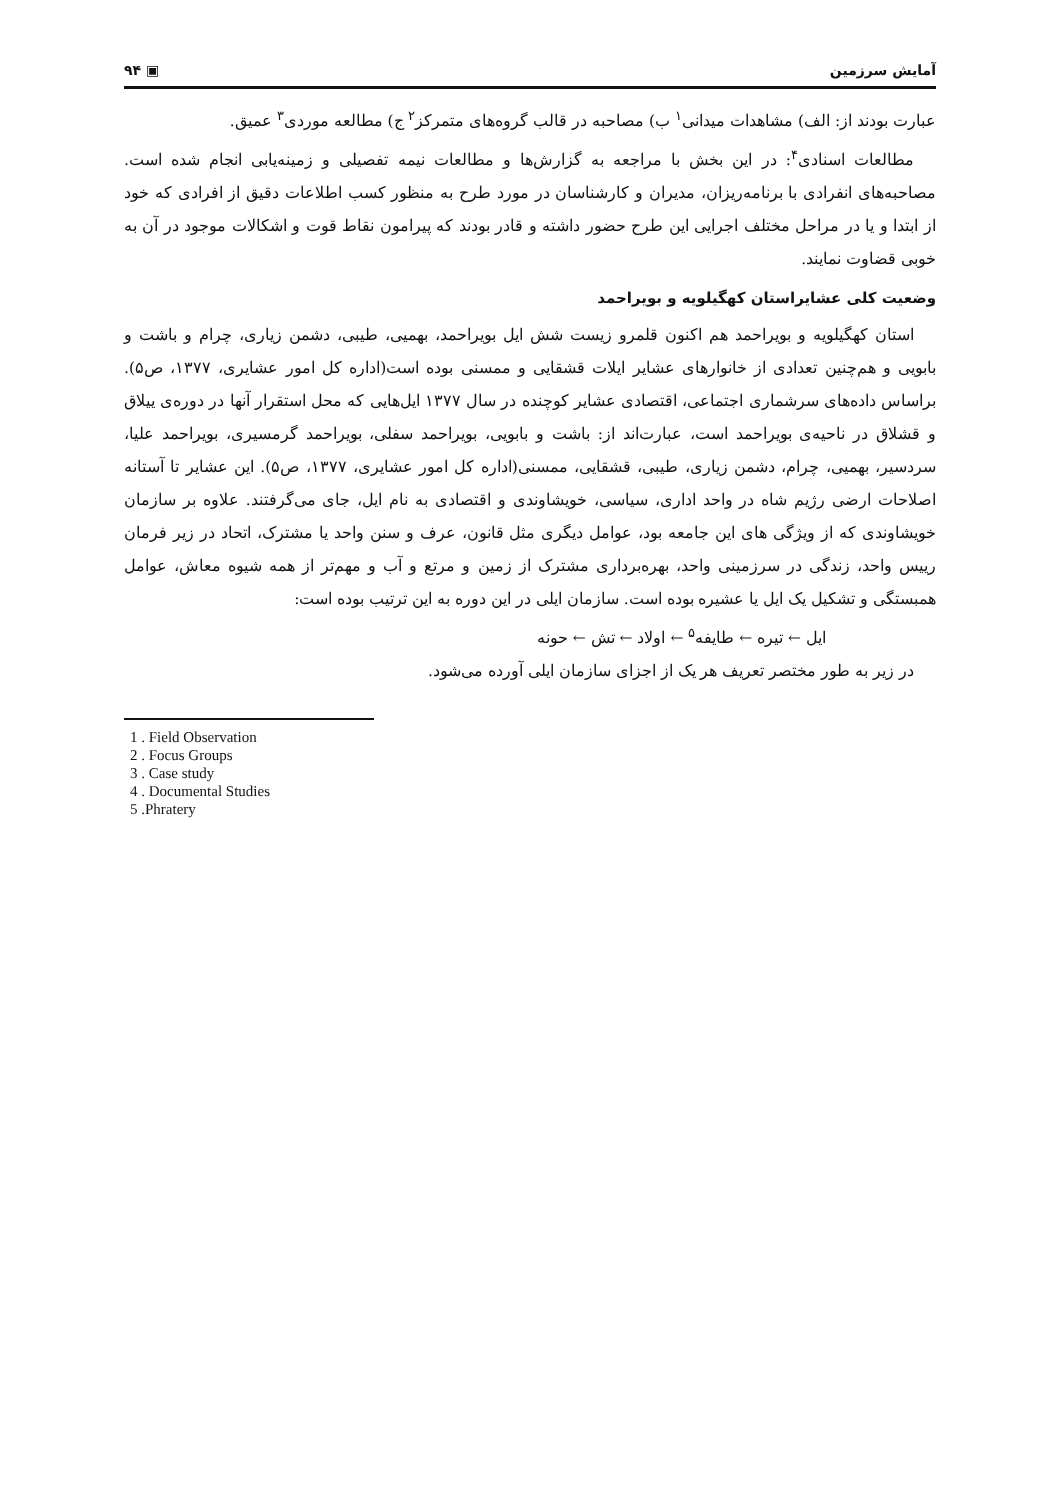آمایش سرزمین ▣ ۹۴
عبارت بودند از: الف) مشاهدات میدانی<sup>۱</sup> ب) مصاحبه در قالب گروه‌های متمرکز<sup>۲</sup> ج) مطالعه موردی<sup>۳</sup> عمیق.
مطالعات اسنادی<sup>۴</sup>: در این بخش با مراجعه به گزارش‌ها و مطالعات نیمه تفصیلی و زمینه‌یابی انجام شده است. مصاحبه‌های انفرادی با برنامه‌ریزان، مدیران و کارشناسان در مورد طرح به منظور کسب اطلاعات دقیق از افرادی که خود از ابتدا و یا در مراحل مختلف اجرایی این طرح حضور داشته و قادر بودند که پیرامون نقاط قوت و اشکالات موجود در آن به خوبی قضاوت نمایند.
وضعیت کلی عشایراستان کهگیلویه و بویراحمد
استان کهگیلویه و بویراحمد هم اکنون قلمرو زیست شش ایل بویراحمد، بهمیی، طیبی، دشمن زیاری، چرام و باشت و بابویی و هم‌چنین تعدادی از خانوارهای عشایر ایلات قشقایی و ممسنی بوده است(اداره کل امور عشایری، ۱۳۷۷، ص۵). براساس داده‌های سرشماری اجتماعی، اقتصادی عشایر کوچنده در سال ۱۳۷۷ ایل‌هایی که محل استقرار آنها در دوره‌ی ییلاق و قشلاق در ناحیه‌ی بویراحمد است، عبارت‌اند از: باشت و بابویی، بویراحمد سفلی، بویراحمد گرمسیری، بویراحمد علیا، سردسیر، بهمیی، چرام، دشمن زیاری، طیبی، قشقایی، ممسنی(اداره کل امور عشایری، ۱۳۷۷، ص۵). این عشایر تا آستانه اصلاحات ارضی رژیم شاه در واحد اداری، سیاسی، خویشاوندی و اقتصادی به نام ایل، جای می‌گرفتند. علاوه بر سازمان خویشاوندی که از ویژگی های این جامعه بود، عوامل دیگری مثل قانون، عرف و سنن واحد یا مشترک، اتحاد در زیر فرمان رییس واحد، زندگی در سرزمینی واحد، بهره‌برداری مشترک از زمین و مرتع و آب و مهم‌تر از همه شیوه معاش، عوامل همبستگی و تشکیل یک ایل یا عشیره بوده است. سازمان ایلی در این دوره به این ترتیب بوده است:
ایل ← تیره ← طایفه<sup>۵</sup> ← اولاد ← تش ← حونه
در زیر به طور مختصر تعریف هر یک از اجزای سازمان ایلی آورده می‌شود.
1 . Field Observation
2 . Focus Groups
3 . Case study
4 . Documental Studies
5 .Phratery